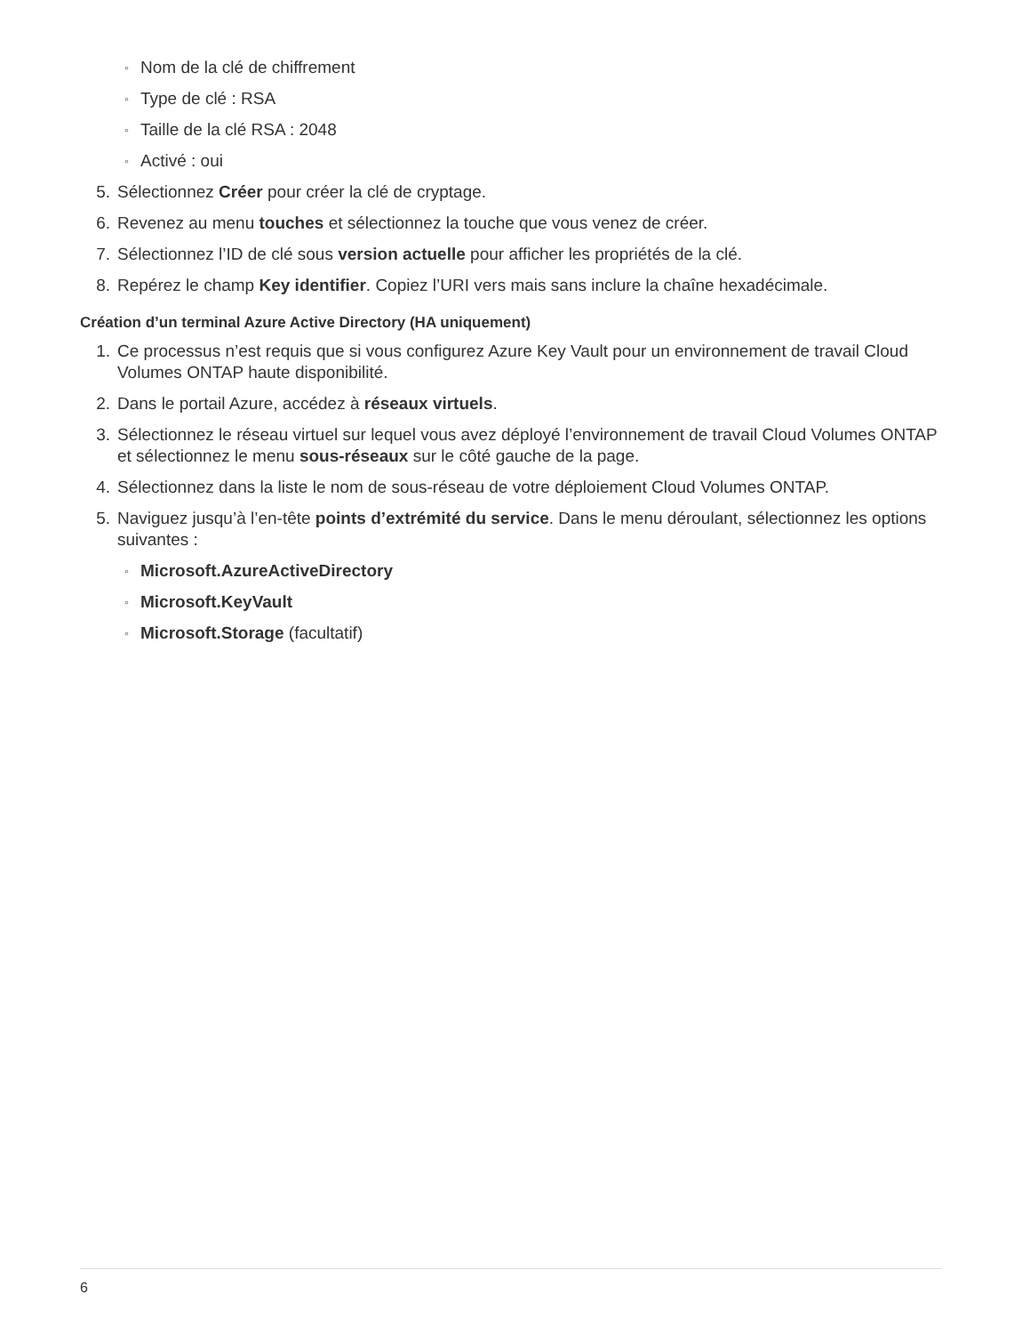◦ Nom de la clé de chiffrement
◦ Type de clé : RSA
◦ Taille de la clé RSA : 2048
◦ Activé : oui
5. Sélectionnez Créer pour créer la clé de cryptage.
6. Revenez au menu touches et sélectionnez la touche que vous venez de créer.
7. Sélectionnez l’ID de clé sous version actuelle pour afficher les propriétés de la clé.
8. Repérez le champ Key identifier. Copiez l’URI vers mais sans inclure la chaîne hexadécimale.
Création d’un terminal Azure Active Directory (HA uniquement)
1. Ce processus n’est requis que si vous configurez Azure Key Vault pour un environnement de travail Cloud Volumes ONTAP haute disponibilité.
2. Dans le portail Azure, accédez à réseaux virtuels.
3. Sélectionnez le réseau virtuel sur lequel vous avez déployé l’environnement de travail Cloud Volumes ONTAP et sélectionnez le menu sous-réseaux sur le côté gauche de la page.
4. Sélectionnez dans la liste le nom de sous-réseau de votre déploiement Cloud Volumes ONTAP.
5. Naviguez jusqu’à l’en-tête points d’extrémité du service. Dans le menu déroulant, sélectionnez les options suivantes :
◦ Microsoft.AzureActiveDirectory
◦ Microsoft.KeyVault
◦ Microsoft.Storage (facultatif)
6